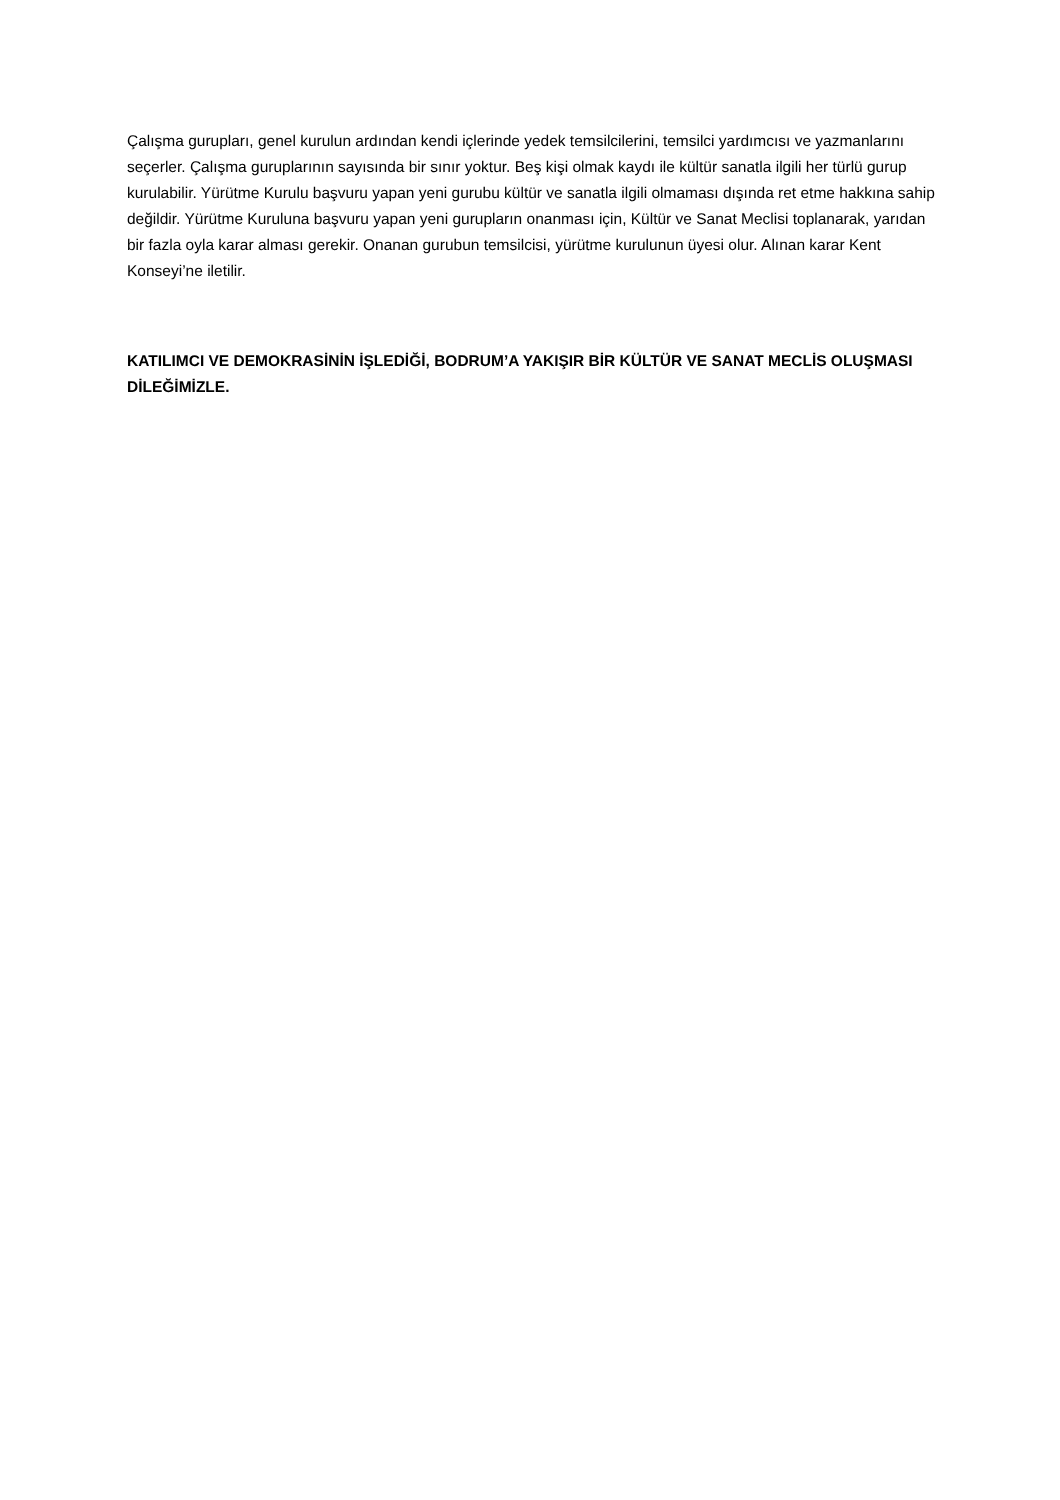Çalışma gurupları, genel kurulun ardından kendi içlerinde yedek temsilcilerini, temsilci yardımcısı ve yazmanlarını seçerler. Çalışma guruplarının sayısında bir sınır yoktur. Beş kişi olmak kaydı ile kültür sanatla ilgili her türlü gurup kurulabilir. Yürütme Kurulu başvuru yapan yeni gurubu kültür ve sanatla ilgili olmaması dışında ret etme hakkına sahip değildir. Yürütme Kuruluna başvuru yapan yeni gurupların onanması için, Kültür ve Sanat Meclisi toplanarak, yarıdan bir fazla oyla karar alması gerekir. Onanan gurubun temsilcisi, yürütme kurulunun üyesi olur. Alınan karar Kent Konseyi’ne iletilir.
KATILIMCI VE DEMOKRASİNİN İŞLEDİĞİ, BODRUM’A YAKIŞIR BİR KÜLTÜR VE SANAT MECLİS OLUŞMASI DİLEĞİMİZLE.